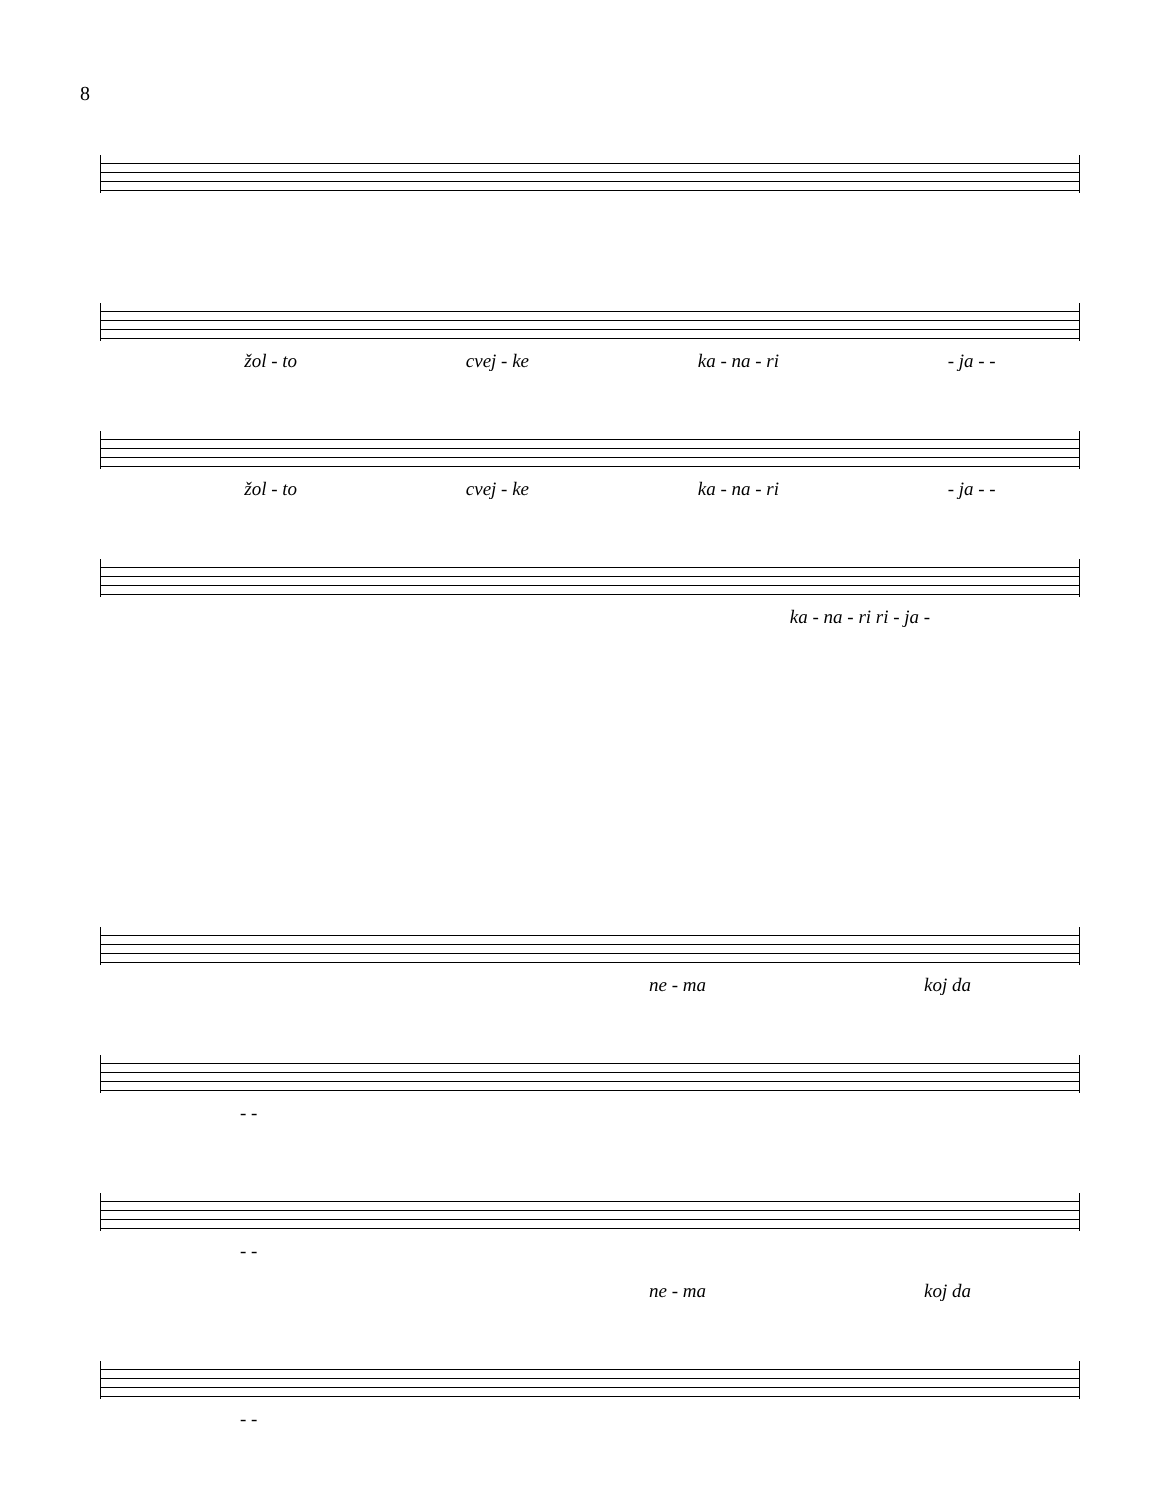8
žol - to cvej - ke ka - na - ri - ja - -
žol - to cvej - ke ka - na - ri - ja - -
ka - na - ri ri - ja -
ne - ma koj da
- -
- -
ne - ma koj da
- -